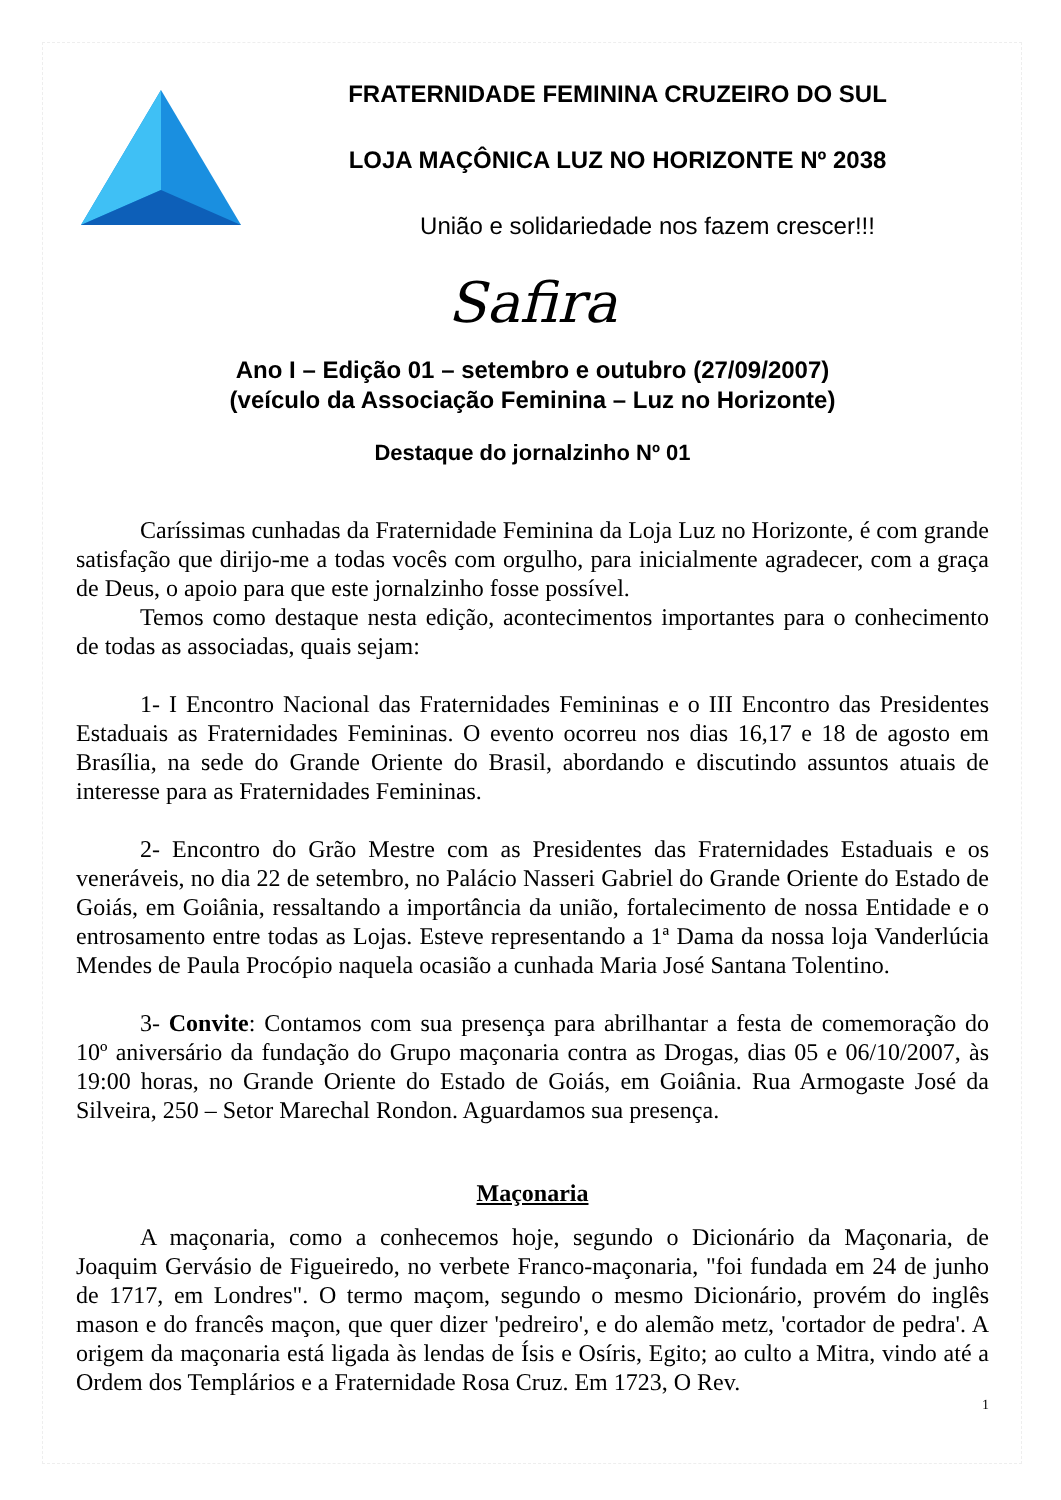FRATERNIDADE FEMININA CRUZEIRO DO SUL
LOJA MAÇÔNICA LUZ NO HORIZONTE Nº 2038
União e solidariedade nos fazem crescer!!!
Safira
Ano I – Edição 01 – setembro e outubro (27/09/2007)
(veículo da Associação Feminina – Luz no Horizonte)
Destaque do jornalzinho Nº 01
Caríssimas cunhadas da Fraternidade Feminina da Loja Luz no Horizonte, é com grande satisfação que dirijo-me a todas vocês com orgulho, para inicialmente agradecer, com a graça de Deus, o apoio para que este jornalzinho fosse possível.
Temos como destaque nesta edição, acontecimentos importantes para o conhecimento de todas as associadas, quais sejam:
1- I Encontro Nacional das Fraternidades Femininas e o III Encontro das Presidentes Estaduais as Fraternidades Femininas. O evento ocorreu nos dias 16,17 e 18 de agosto em Brasília, na sede do Grande Oriente do Brasil, abordando e discutindo assuntos atuais de interesse para as Fraternidades Femininas.
2- Encontro do Grão Mestre com as Presidentes das Fraternidades Estaduais e os veneráveis, no dia 22 de setembro, no Palácio Nasseri Gabriel do Grande Oriente do Estado de Goiás, em Goiânia, ressaltando a importância da união, fortalecimento de nossa Entidade e o entrosamento entre todas as Lojas. Esteve representando a 1ª Dama da nossa loja Vanderlúcia Mendes de Paula Procópio naquela ocasião a cunhada Maria José Santana Tolentino.
3- Convite: Contamos com sua presença para abrilhantar a festa de comemoração do 10º aniversário da fundação do Grupo maçonaria contra as Drogas, dias 05 e 06/10/2007, às 19:00 horas, no Grande Oriente do Estado de Goiás, em Goiânia. Rua Armogaste José da Silveira, 250 – Setor Marechal Rondon. Aguardamos sua presença.
Maçonaria
A maçonaria, como a conhecemos hoje, segundo o Dicionário da Maçonaria, de Joaquim Gervásio de Figueiredo, no verbete Franco-maçonaria, "foi fundada em 24 de junho de 1717, em Londres". O termo maçom, segundo o mesmo Dicionário, provém do inglês mason e do francês maçon, que quer dizer 'pedreiro', e do alemão metz, 'cortador de pedra'. A origem da maçonaria está ligada às lendas de Ísis e Osíris, Egito; ao culto a Mitra, vindo até a Ordem dos Templários e a Fraternidade Rosa Cruz. Em 1723, O Rev.
1